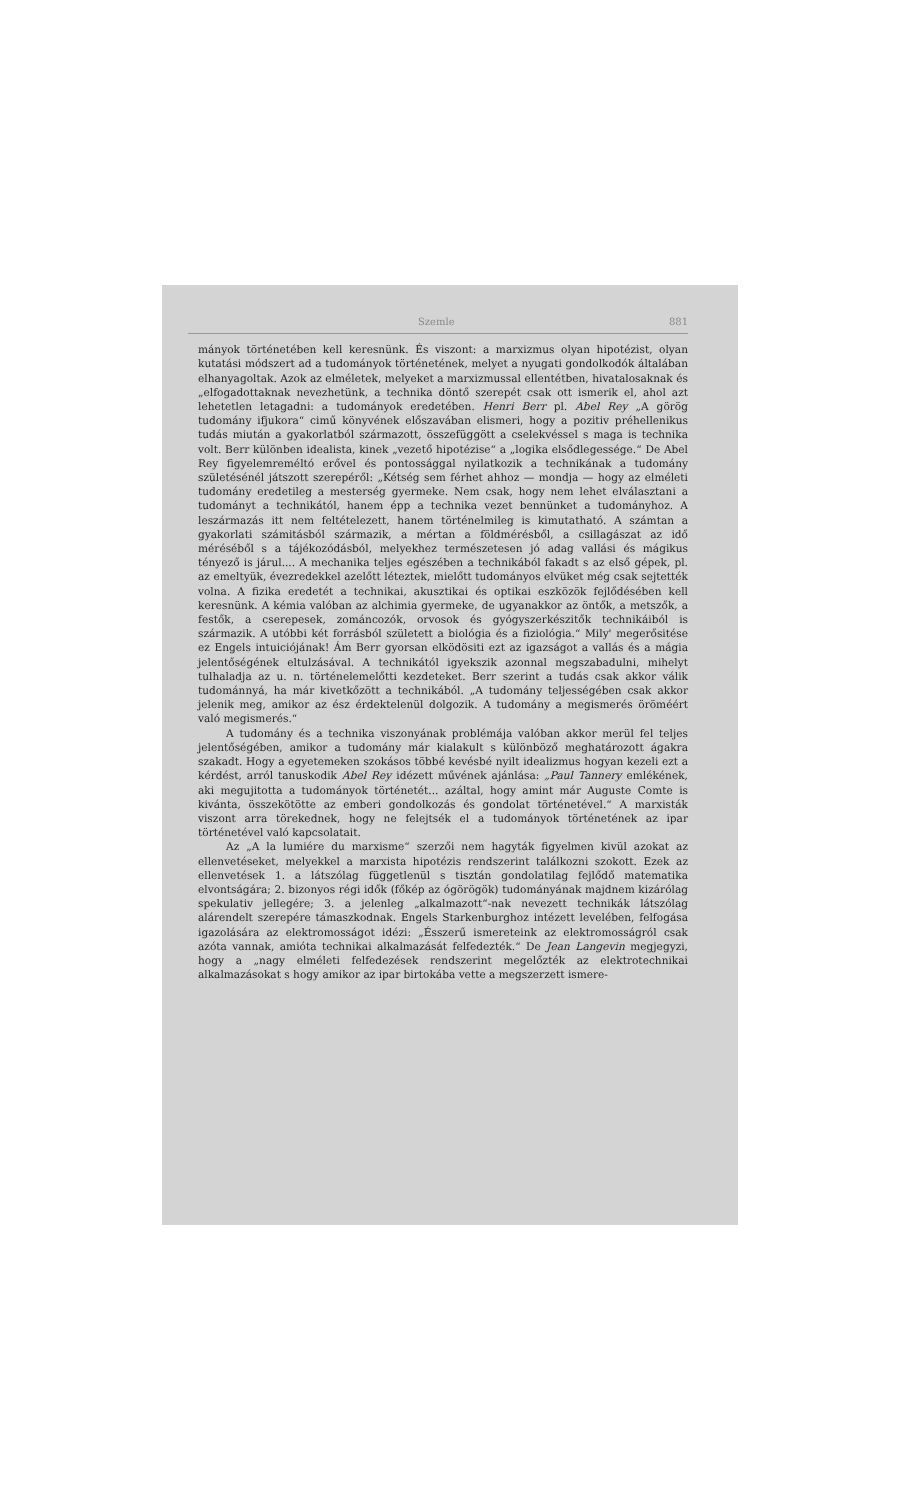Szemle 881
mányok történetében kell keresnünk. És viszont: a marxizmus olyan hipotézist, olyan kutatási módszert ad a tudományok történetének, melyet a nyugati gondolkodók általában elhanyagoltak. Azok az elméletek, melyeket a marxizmussal ellentétben, hivatalosaknak és „elfogadottaknak nevezhetünk, a technika döntő szerepét csak ott ismerik el, ahol azt lehetetlen letagadni: a tudományok eredetében. Henri Berr pl. Abel Rey „A görög tudomány ifjukora“ cimű könyvének előszavában elismeri, hogy a pozitiv préhellenikus tudás miután a gyakorlatból származott, összefüggött a cselekvéssel s maga is technika volt. Berr különben idealista, kinek „vezető hipotézise“ a „logika elsődlegessége.“ De Abel Rey figyelemreméltó erővel és pontossággal nyilatkozik a technikának a tudomány születésénél játszott szerepéről: „Kétség sem férhet ahhoz — mondja — hogy az elméleti tudomány eredetileg a mesterség gyermeke. Nem csak, hogy nem lehet elválasztani a tudományt a technikától, hanem épp a technika vezet bennünket a tudományhoz. A leszármazás itt nem feltételezett, hanem történelmileg is kimutatható. A számtan a gyakorlati számitásból származik, a mértan a földmérésből, a csillagászat az idő méréséből s a tájékozódásból, melyekhez természetesen jó adag vallási és mágikus tényező is járul.... A mechanika teljes egészében a technikából fakadt s az első gépek, pl. az emeltyük, évezredekkel azelőtt léteztek, mielőtt tudományos elvüket még csak sejtették volna. A fizika eredetét a technikai, akusztikai és optikai eszközök fejlődésében kell keresnünk. A kémia valóban az alchimia gyermeke, de ugyanakkor az öntők, a metszők, a festők, a cserepesek, zománcozók, orvosok és gyógyszerkészitők technikáiból is származik. A utóbbi két forrásból született a biológia és a fiziológia.“ Mily' megerősitése ez Engels intuiciójának! Ám Berr gyorsan elködösiti ezt az igazságot a vallás és a mágia jelentőségének eltulzásával. A technikától igyekszik azonnal megszabadulni, mihelyt tulhaladja az u. n. történelemelőtti kezdeteket. Berr szerint a tudás csak akkor válik tudománnyá, ha már kivetkőzött a technikából. „A tudomány teljességében csak akkor jelenik meg, amikor az ész érdektelenül dolgozik. A tudomány a megismerés öröméért való megismerés.“
A tudomány és a technika viszonyának problémája valóban akkor merül fel teljes jelentőségében, amikor a tudomány már kialakult s különböző meghatározott ágakra szakadt. Hogy a egyetemeken szokásos többé kevésbé nyilt idealizmus hogyan kezeli ezt a kérdést, arról tanuskodik Abel Rey idézett művének ajánlása: „Paul Tannery emlékének, aki megujitotta a tudományok történetét... azáltal, hogy amint már Auguste Comte is kivánta, összekötötte az emberi gondolkozás és gondolat történetével.“ A marxisták viszont arra törekednek, hogy ne felejtsék el a tudományok történetének az ipar történetével való kapcsolatait.
Az „A la lumiére du marxisme“ szerzői nem hagyták figyelmen kivül azokat az ellenvetéseket, melyekkel a marxista hipotézis rendszerint találkozni szokott. Ezek az ellenvetések 1. a látszólag függetlenül s tisztán gondolatilag fejlődő matematika elvontságára; 2. bizonyos régi idők (főkép az ógörögök) tudományának majdnem kizárólag spekulativ jellegére; 3. a jelenleg „alkalmazott“-nak nevezett technikák látszólag alárendelt szerepére támaszkodnak. Engels Starkenburghoz intézett levelében, felfogása igazolására az elektromosságot idézi: „Ésszerű ismereteink az elektromosságról csak azóta vannak, amióta technikai alkalmazását felfedezték.“ De Jean Langevin megjegyzi, hogy a „nagy elméleti felfedezések rendszerint megelőzték az elektrotechnikai alkalmazásokat s hogy amikor az ipar birtokába vette a megszerzett ismere-